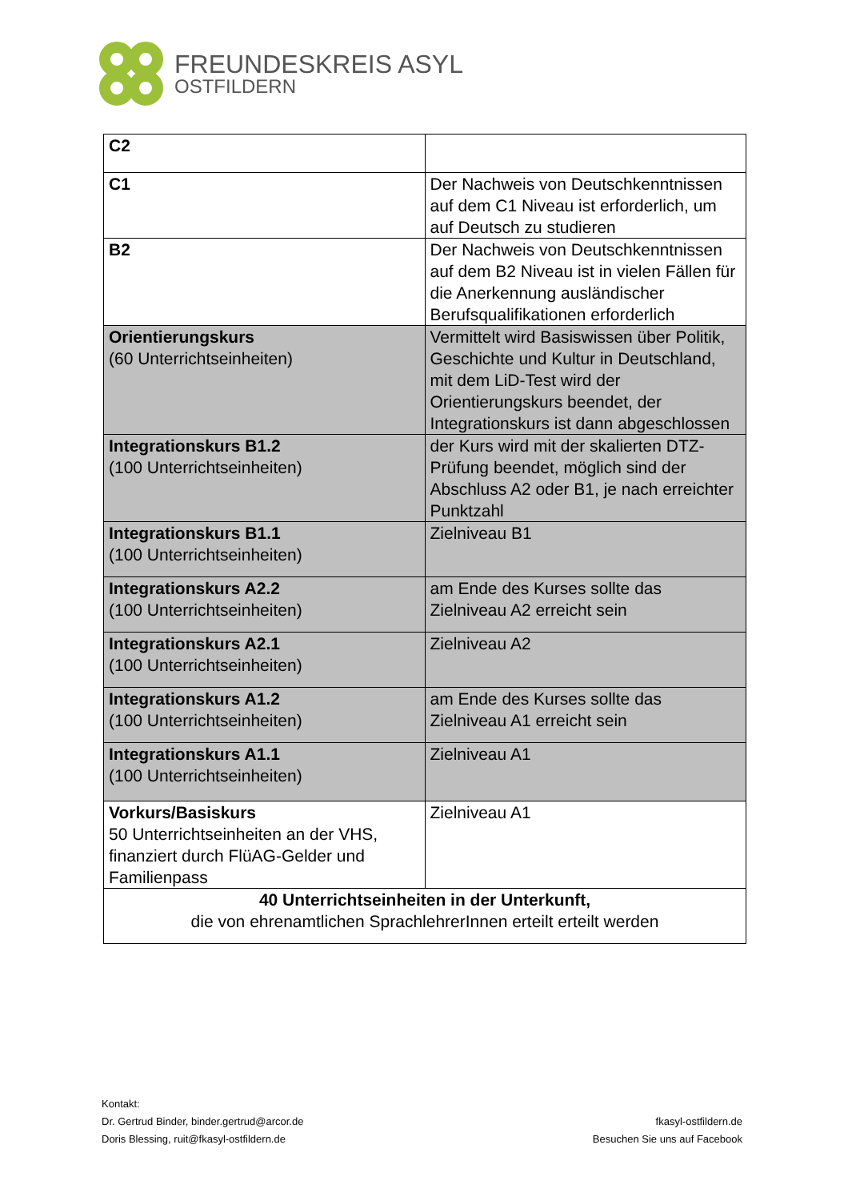FREUNDESKREIS ASYL
OSTFILDERN
| C2 | |
| C1 | Der Nachweis von Deutschkenntnissen auf dem C1 Niveau ist erforderlich, um auf Deutsch zu studieren |
| B2 | Der Nachweis von Deutschkenntnissen auf dem B2 Niveau ist in vielen Fällen für die Anerkennung ausländischer Berufsqualifikationen erforderlich |
| Orientierungskurs (60 Unterrichtseinheiten) | Vermittelt wird Basiswissen über Politik, Geschichte und Kultur in Deutschland, mit dem LiD-Test wird der Orientierungskurs beendet, der Integrationskurs ist dann abgeschlossen |
| Integrationskurs B1.2 (100 Unterrichtseinheiten) | der Kurs wird mit der skalierten DTZ-Prüfung beendet, möglich sind der Abschluss A2 oder B1, je nach erreichter Punktzahl |
| Integrationskurs B1.1 (100 Unterrichtseinheiten) | Zielniveau B1 |
| Integrationskurs A2.2 (100 Unterrichtseinheiten) | am Ende des Kurses sollte das Zielniveau A2 erreicht sein |
| Integrationskurs A2.1 (100 Unterrichtseinheiten) | Zielniveau A2 |
| Integrationskurs A1.2 (100 Unterrichtseinheiten) | am Ende des Kurses sollte das Zielniveau A1 erreicht sein |
| Integrationskurs A1.1 (100 Unterrichtseinheiten) | Zielniveau A1 |
| Vorkurs/Basiskurs 50 Unterrichtseinheiten an der VHS, finanziert durch FlüAG-Gelder und Familienpass | Zielniveau A1 |
| 40 Unterrichtseinheiten in der Unterkunft, die von ehrenamtlichen SprachlehrerInnen erteilt erteilt werden | |
Kontakt:
Dr. Gertrud Binder, binder.gertrud@arcor.de
Doris Blessing, ruit@fkasyl-ostfildern.de
fkasyl-ostfildern.de
Besuchen Sie uns auf Facebook